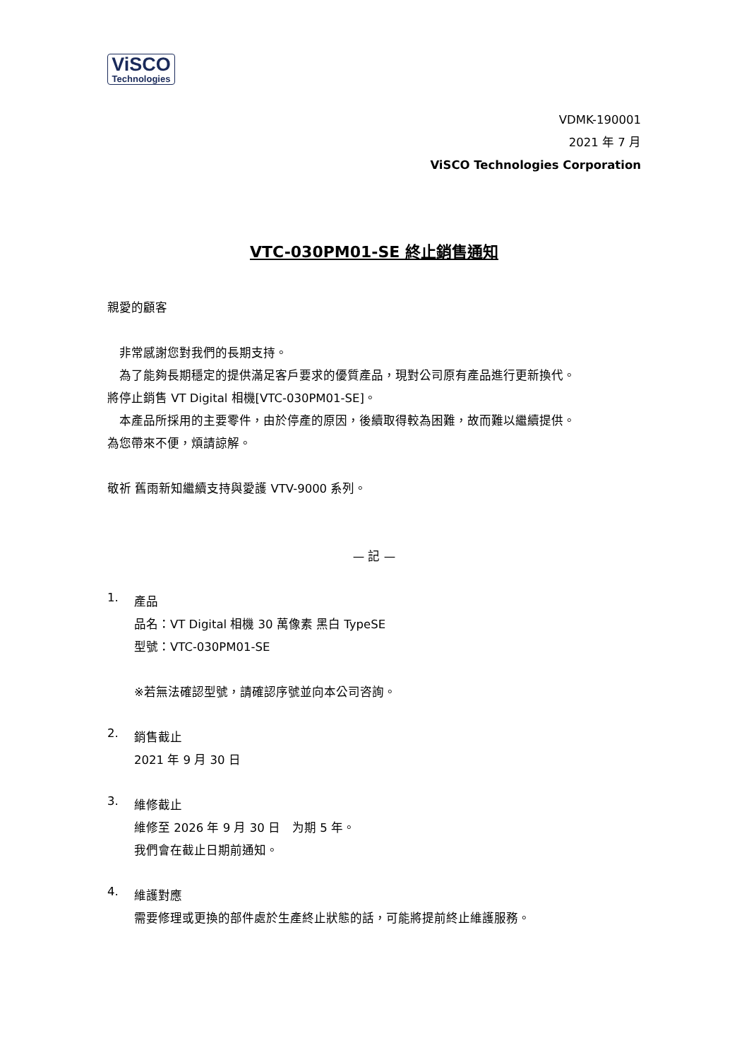ViSCO
Technologies
VDMK-190001
2021 年 7 月
ViSCO Technologies Corporation
VTC-030PM01-SE 終止銷售通知
親愛的顧客
　非常感謝您對我們的長期支持。
　為了能夠長期穩定的提供滿足客戶要求的優質產品，現對公司原有產品進行更新換代。
將停止銷售 VT Digital 相機[VTC-030PM01-SE]。
　本產品所採用的主要零件，由於停產的原因，後續取得較為困難，故而難以繼續提供。
為您帶來不便，煩請諒解。
敬祈 舊雨新知繼續支持與愛護 VTV-9000 系列。
— 記 —
1.
產品
品名：VT Digital 相機 30 萬像素 黑白 TypeSE
型號：VTC-030PM01-SE
※若無法確認型號，請確認序號並向本公司咨詢。
2.
銷售截止
2021 年 9 月 30 日
3.
維修截止
維修至 2026 年 9 月 30 日　为期 5 年。
我們會在截止日期前通知。
4.
維護對應
需要修理或更換的部件處於生產終止狀態的話，可能將提前終止維護服務。